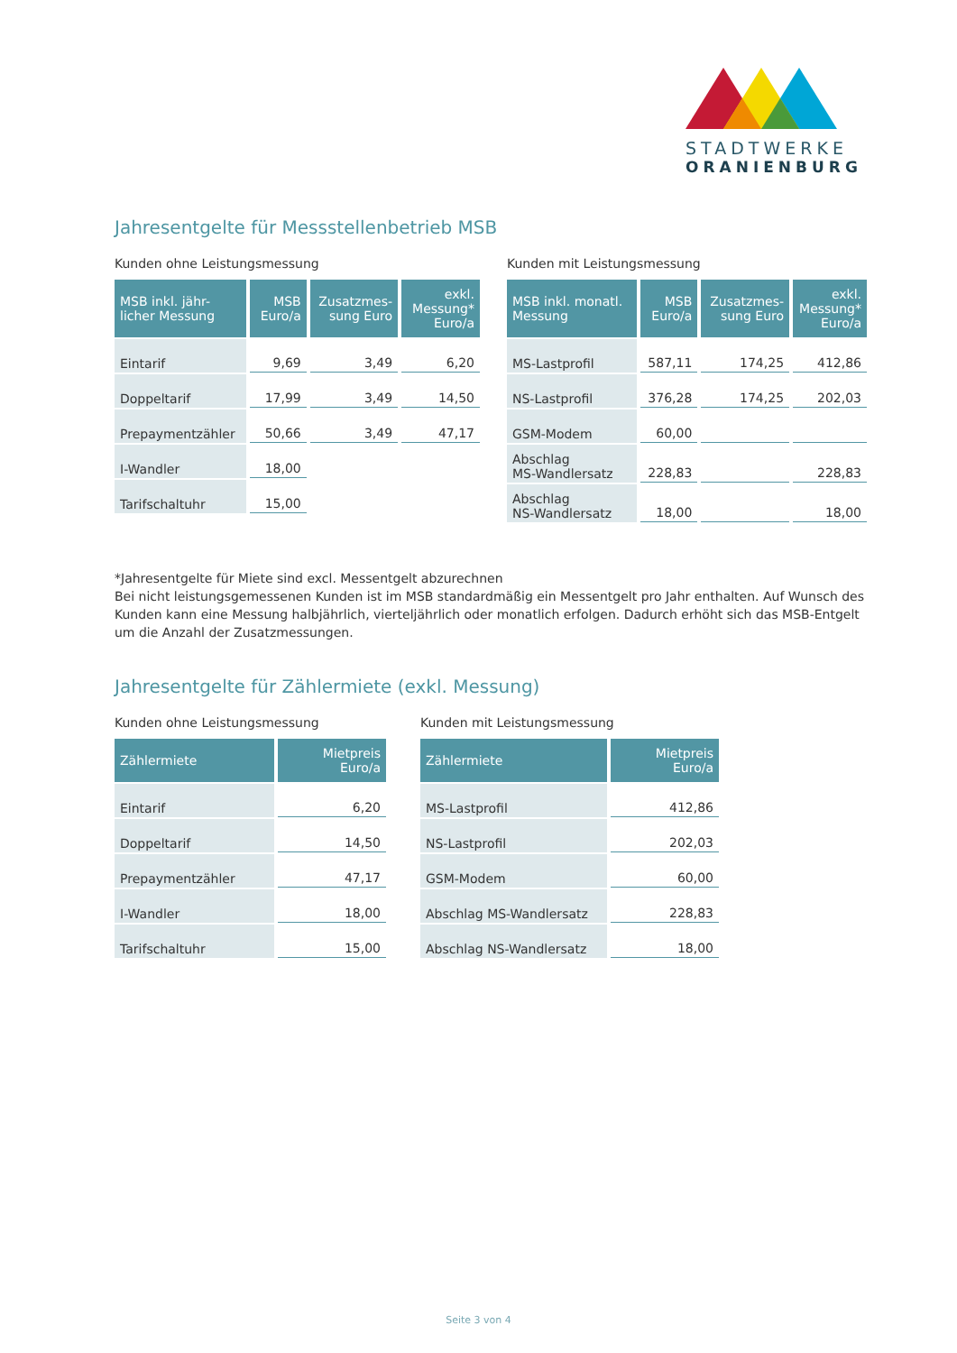STADTWERKE
ORANIENBURG
Jahresentgelte für Messstellenbetrieb MSB
Kunden ohne Leistungsmessung
| MSB inkl. jähr- licher Messung | MSB Euro/a | Zusatzmes- sung Euro | exkl. Messung* Euro/a |
| --- | --- | --- | --- |
| Eintarif | 9,69 | 3,49 | 6,20 |
| Doppeltarif | 17,99 | 3,49 | 14,50 |
| Prepaymentzähler | 50,66 | 3,49 | 47,17 |
| I-Wandler | 18,00 | | |
| Tarifschaltuhr | 15,00 | | |
Kunden mit Leistungsmessung
| MSB inkl. monatl. Messung | MSB Euro/a | Zusatzmes- sung Euro | exkl. Messung* Euro/a |
| --- | --- | --- | --- |
| MS-Lastprofil | 587,11 | 174,25 | 412,86 |
| NS-Lastprofil | 376,28 | 174,25 | 202,03 |
| GSM-Modem | 60,00 | | |
| Abschlag MS-Wandlersatz | 228,83 | | 228,83 |
| Abschlag NS-Wandlersatz | 18,00 | | 18,00 |
*Jahresentgelte für Miete sind excl. Messentgelt abzurechnen
Bei nicht leistungsgemessenen Kunden ist im MSB standardmäßig ein Messentgelt pro Jahr enthalten. Auf Wunsch des Kunden kann eine Messung halbjährlich, vierteljährlich oder monatlich erfolgen. Dadurch erhöht sich das MSB-Entgelt um die Anzahl der Zusatzmessungen.
Jahresentgelte für Zählermiete (exkl. Messung)
Kunden ohne Leistungsmessung
| Zählermiete | Mietpreis Euro/a |
| --- | --- |
| Eintarif | 6,20 |
| Doppeltarif | 14,50 |
| Prepaymentzähler | 47,17 |
| I-Wandler | 18,00 |
| Tarifschaltuhr | 15,00 |
Kunden mit Leistungsmessung
| Zählermiete | Mietpreis Euro/a |
| --- | --- |
| MS-Lastprofil | 412,86 |
| NS-Lastprofil | 202,03 |
| GSM-Modem | 60,00 |
| Abschlag MS-Wandlersatz | 228,83 |
| Abschlag NS-Wandlersatz | 18,00 |
Seite 3 von 4